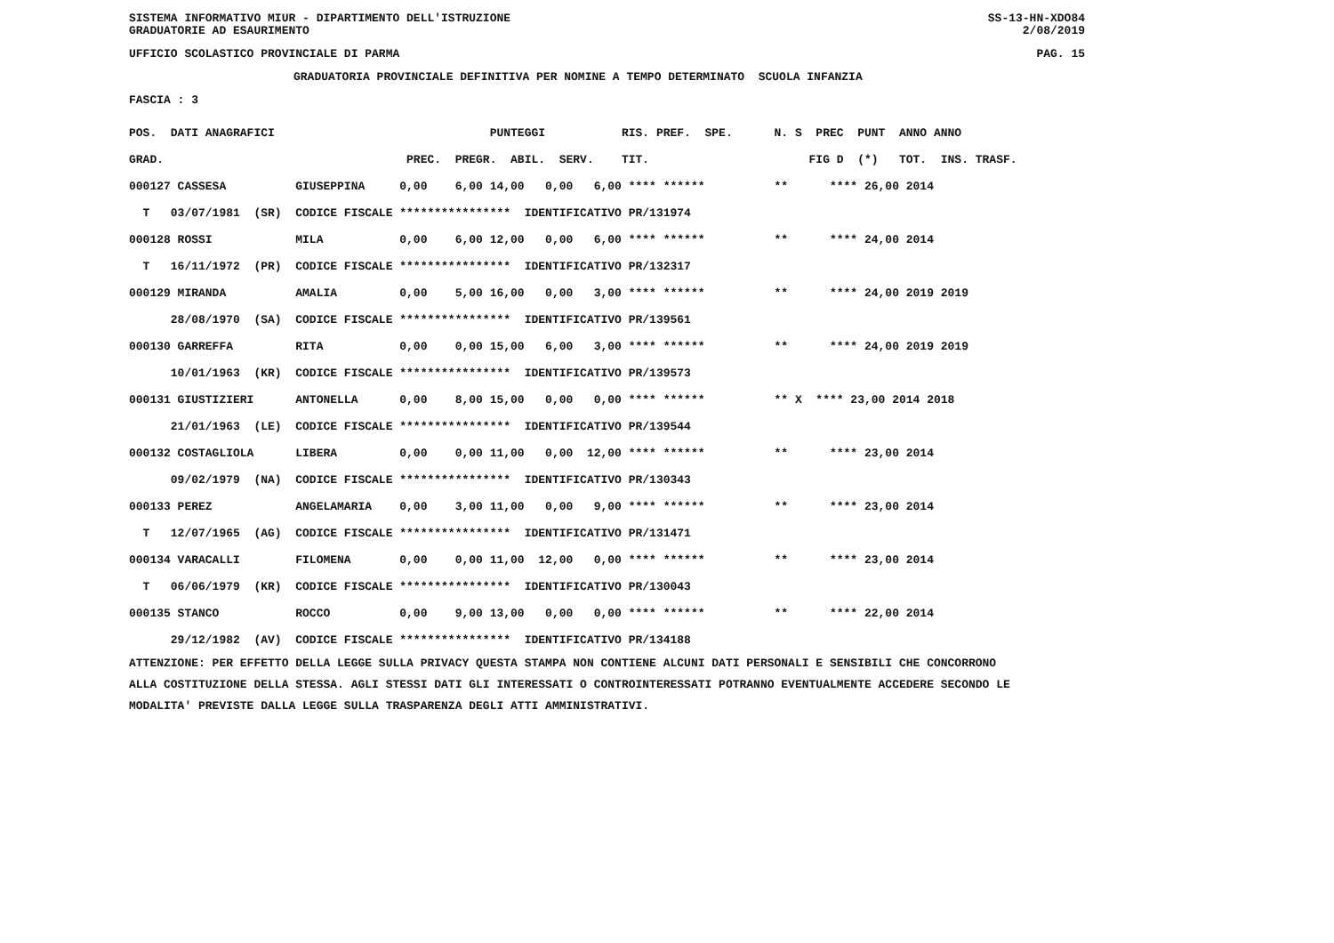SISTEMA INFORMATIVO MIUR - DIPARTIMENTO DELL'ISTRUZIONE SS-13-HN-XDO84
GRADUATORIE AD ESAURIMENTO 2/08/2019
UFFICIO SCOLASTICO PROVINCIALE DI PARMA PAG. 15
GRADUATORIA PROVINCIALE DEFINITIVA PER NOMINE A TEMPO DETERMINATO SCUOLA INFANZIA
FASCIA : 3
| POS. DATI ANAGRAFICI PUNTEGGI RIS. PREF. SPE. N. S PREC PUNT ANNO ANNO |
| --- |
| GRAD. PREC. PREGR. ABIL. SERV. TIT. FIG D (*) TOT. INS. TRASF. |
| 000127 CASSESA GIUSEPPINA 0,00 6,00 14,00 0,00 6,00 **** ****** ** **** 26,00 2014 |
| T 03/07/1981 (SR) CODICE FISCALE **************** IDENTIFICATIVO PR/131974 |
| 000128 ROSSI MILA 0,00 6,00 12,00 0,00 6,00 **** ****** ** **** 24,00 2014 |
| T 16/11/1972 (PR) CODICE FISCALE **************** IDENTIFICATIVO PR/132317 |
| 000129 MIRANDA AMALIA 0,00 5,00 16,00 0,00 3,00 **** ****** ** **** 24,00 2019 2019 |
| 28/08/1970 (SA) CODICE FISCALE **************** IDENTIFICATIVO PR/139561 |
| 000130 GARREFFA RITA 0,00 0,00 15,00 6,00 3,00 **** ****** ** **** 24,00 2019 2019 |
| 10/01/1963 (KR) CODICE FISCALE **************** IDENTIFICATIVO PR/139573 |
| 000131 GIUSTIZIERI ANTONELLA 0,00 8,00 15,00 0,00 0,00 **** ****** ** X **** 23,00 2014 2018 |
| 21/01/1963 (LE) CODICE FISCALE **************** IDENTIFICATIVO PR/139544 |
| 000132 COSTAGLIOLA LIBERA 0,00 0,00 11,00 0,00 12,00 **** ****** ** **** 23,00 2014 |
| 09/02/1979 (NA) CODICE FISCALE **************** IDENTIFICATIVO PR/130343 |
| 000133 PEREZ ANGELAMARIA 0,00 3,00 11,00 0,00 9,00 **** ****** ** **** 23,00 2014 |
| T 12/07/1965 (AG) CODICE FISCALE **************** IDENTIFICATIVO PR/131471 |
| 000134 VARACALLI FILOMENA 0,00 0,00 11,00 12,00 0,00 **** ****** ** **** 23,00 2014 |
| T 06/06/1979 (KR) CODICE FISCALE **************** IDENTIFICATIVO PR/130043 |
| 000135 STANCO ROCCO 0,00 9,00 13,00 0,00 0,00 **** ****** ** **** 22,00 2014 |
| 29/12/1982 (AV) CODICE FISCALE **************** IDENTIFICATIVO PR/134188 |
ATTENZIONE: PER EFFETTO DELLA LEGGE SULLA PRIVACY QUESTA STAMPA NON CONTIENE ALCUNI DATI PERSONALI E SENSIBILI CHE CONCORRONO ALLA COSTITUZIONE DELLA STESSA. AGLI STESSI DATI GLI INTERESSATI O CONTROINTERESSATI POTRANNO EVENTUALMENTE ACCEDERE SECONDO LE MODALITA' PREVISTE DALLA LEGGE SULLA TRASPARENZA DEGLI ATTI AMMINISTRATIVI.